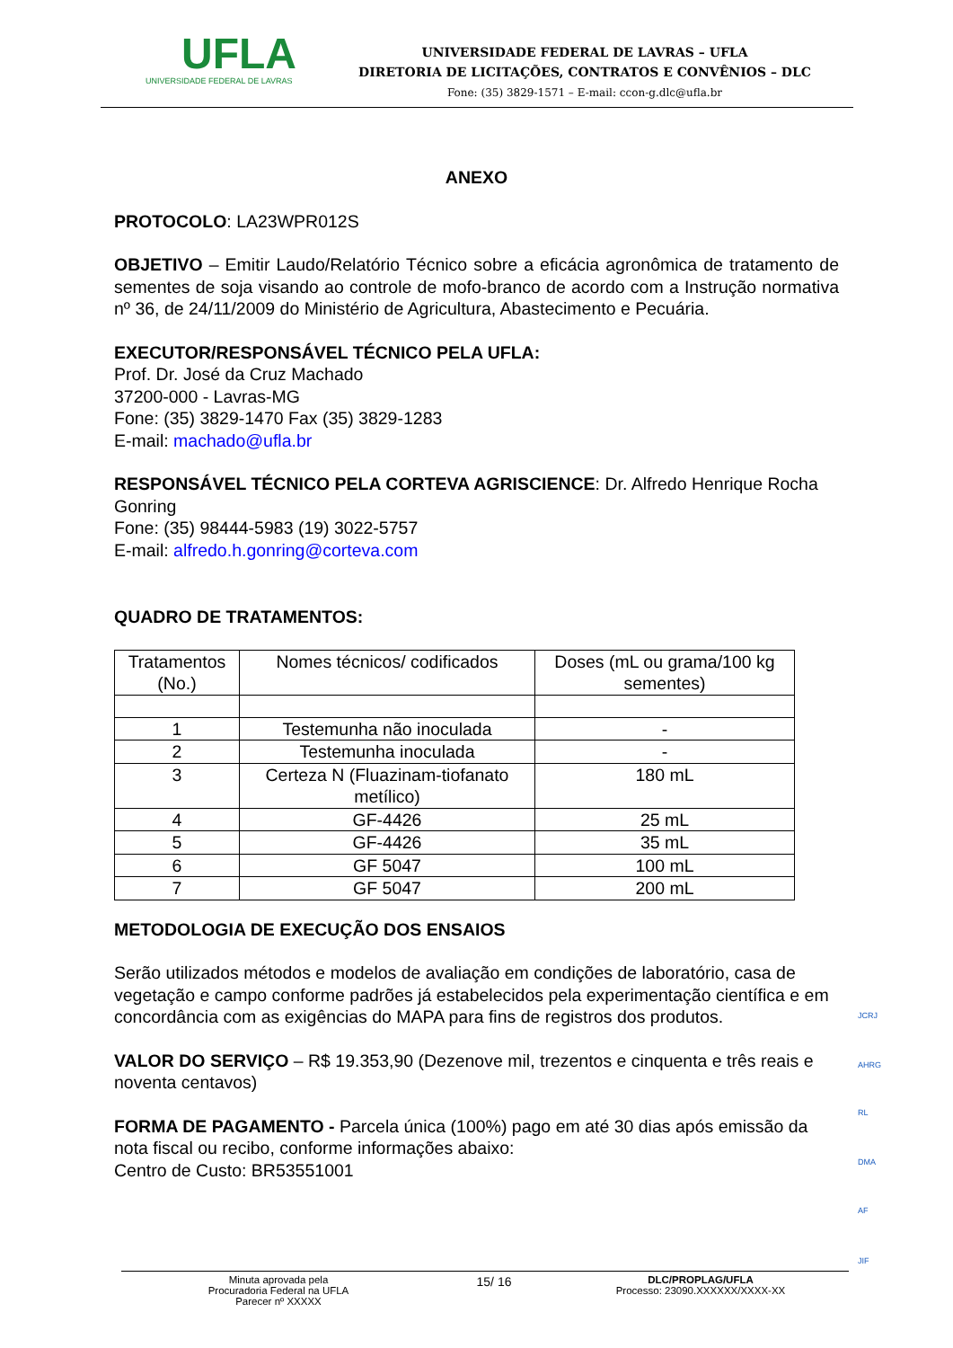UFLA
UNIVERSIDADE FEDERAL DE LAVRAS
UNIVERSIDADE FEDERAL DE LAVRAS – UFLA
DIRETORIA DE LICITAÇÕES, CONTRATOS E CONVÊNIOS – DLC
Fone: (35) 3829-1571 – E-mail: ccon-g.dlc@ufla.br
ANEXO
PROTOCOLO: LA23WPR012S
OBJETIVO – Emitir Laudo/Relatório Técnico sobre a eficácia agronômica de tratamento de sementes de soja visando ao controle de mofo-branco de acordo com a Instrução normativa nº 36, de 24/11/2009 do Ministério de Agricultura, Abastecimento e Pecuária.
EXECUTOR/RESPONSÁVEL TÉCNICO PELA UFLA:
Prof. Dr. José da Cruz Machado
37200-000 - Lavras-MG
Fone: (35) 3829-1470 Fax (35) 3829-1283
E-mail: machado@ufla.br
RESPONSÁVEL TÉCNICO PELA CORTEVA AGRISCIENCE: Dr. Alfredo Henrique Rocha Gonring
Fone: (35) 98444-5983 (19) 3022-5757
E-mail: alfredo.h.gonring@corteva.com
QUADRO DE TRATAMENTOS:
| Tratamentos (No.) | Nomes técnicos/ codificados | Doses (mL ou grama/100 kg sementes) |
| 1 | Testemunha não inoculada | - |
| 2 | Testemunha inoculada | - |
| 3 | Certeza N (Fluazinam-tiofanato metílico) | 180 mL |
| 4 | GF-4426 | 25 mL |
| 5 | GF-4426 | 35 mL |
| 6 | GF 5047 | 100 mL |
| 7 | GF 5047 | 200 mL |
METODOLOGIA DE EXECUÇÃO DOS ENSAIOS
Serão utilizados métodos e modelos de avaliação em condições de laboratório, casa de vegetação e campo conforme padrões já estabelecidos pela experimentação científica e em concordância com as exigências do MAPA para fins de registros dos produtos.
VALOR DO SERVIÇO – R$ 19.353,90 (Dezenove mil, trezentos e cinquenta e três reais e noventa centavos)
FORMA DE PAGAMENTO - Parcela única (100%) pago em até 30 dias após emissão da nota fiscal ou recibo, conforme informações abaixo:
Centro de Custo: BR53551001
JCRJ
AHRG
RL
DMA
AF
JIF
Minuta aprovada pela
Procuradoria Federal na UFLA
Parecer nº XXXXX
15/ 16
DLC/PROPLAG/UFLA
Processo: 23090.XXXXXX/XXXX-XX